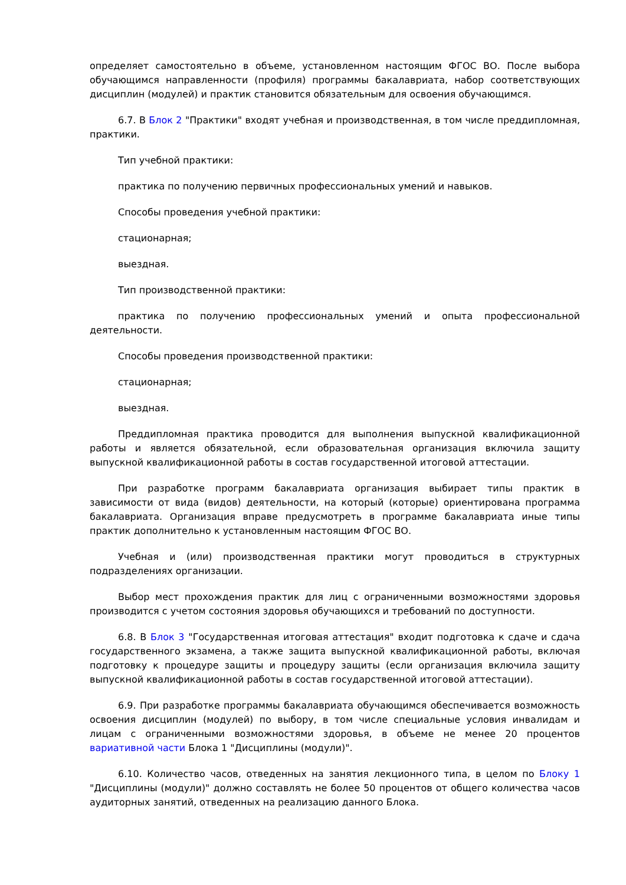определяет самостоятельно в объеме, установленном настоящим ФГОС ВО. После выбора обучающимся направленности (профиля) программы бакалавриата, набор соответствующих дисциплин (модулей) и практик становится обязательным для освоения обучающимся.
6.7. В Блок 2 "Практики" входят учебная и производственная, в том числе преддипломная, практики.
Тип учебной практики:
практика по получению первичных профессиональных умений и навыков.
Способы проведения учебной практики:
стационарная;
выездная.
Тип производственной практики:
практика по получению профессиональных умений и опыта профессиональной деятельности.
Способы проведения производственной практики:
стационарная;
выездная.
Преддипломная практика проводится для выполнения выпускной квалификационной работы и является обязательной, если образовательная организация включила защиту выпускной квалификационной работы в состав государственной итоговой аттестации.
При разработке программ бакалавриата организация выбирает типы практик в зависимости от вида (видов) деятельности, на который (которые) ориентирована программа бакалавриата. Организация вправе предусмотреть в программе бакалавриата иные типы практик дополнительно к установленным настоящим ФГОС ВО.
Учебная и (или) производственная практики могут проводиться в структурных подразделениях организации.
Выбор мест прохождения практик для лиц с ограниченными возможностями здоровья производится с учетом состояния здоровья обучающихся и требований по доступности.
6.8. В Блок 3 "Государственная итоговая аттестация" входит подготовка к сдаче и сдача государственного экзамена, а также защита выпускной квалификационной работы, включая подготовку к процедуре защиты и процедуру защиты (если организация включила защиту выпускной квалификационной работы в состав государственной итоговой аттестации).
6.9. При разработке программы бакалавриата обучающимся обеспечивается возможность освоения дисциплин (модулей) по выбору, в том числе специальные условия инвалидам и лицам с ограниченными возможностями здоровья, в объеме не менее 20 процентов вариативной части Блока 1 "Дисциплины (модули)".
6.10. Количество часов, отведенных на занятия лекционного типа, в целом по Блоку 1 "Дисциплины (модули)" должно составлять не более 50 процентов от общего количества часов аудиторных занятий, отведенных на реализацию данного Блока.